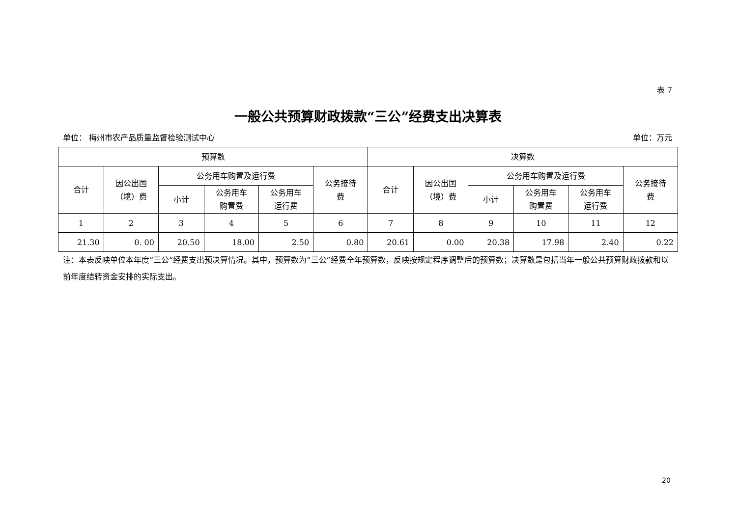表 7
一般公共预算财政拨款“三公”经费支出决算表
单位： 梅州市农产品质量监督检验测试中心 单位：万元
| 预算数 | | | | | | 决算数 | | | | | |
| --- | --- | --- | --- | --- | --- | --- | --- | --- | --- | --- | --- |
| 合计 | 因公出国 （境）费 | 公务用车购置及运行费 | | | 公务接待 费 | 合计 | 因公出国 （境）费 | 公务用车购置及运行费 | | | 公务接待 费 |
| | | 小计 | 公务用车 购置费 | 公务用车 运行费 | | | | 小计 | 公务用车 购置费 | 公务用车 运行费 | |
| 1 | 2 | 3 | 4 | 5 | 6 | 7 | 8 | 9 | 10 | 11 | 12 |
| 21.30 | 0. 00 | 20.50 | 18.00 | 2.50 | 0.80 | 20.61 | 0.00 | 20.38 | 17.98 | 2.40 | 0.22 |
注：本表反映单位本年度“三公”经费支出预决算情况。其中，预算数为“三公”经费全年预算数，反映按规定程序调整后的预算数；决算数是包括当年一般公共预算财政拨款和以前年度结转资金安排的实际支出。
20